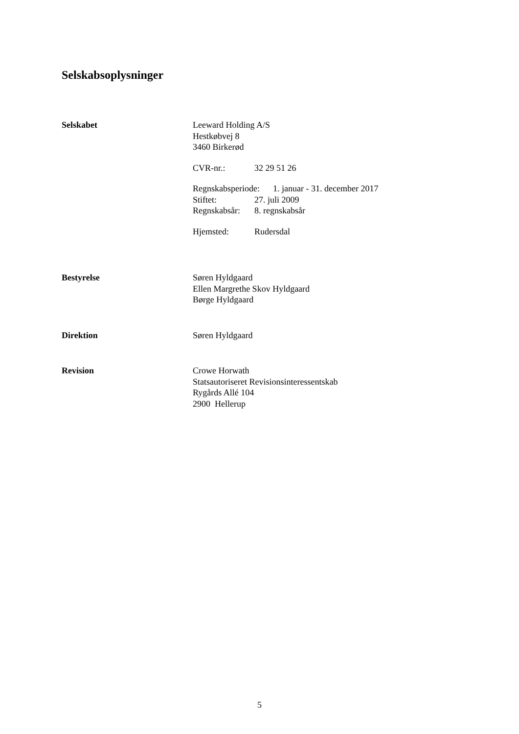Selskabsoplysninger
Selskabet Leeward Holding A/S
Hestkøbvej 8
3460 Birkerød
CVR-nr.: 32 29 51 26
Regnskabsperiode: 1. januar - 31. december 2017
Stiftet: 27. juli 2009
Regnskabsår: 8. regnskabsår
Hjemsted: Rudersdal
Bestyrelse Søren Hyldgaard
Ellen Margrethe Skov Hyldgaard
Børge Hyldgaard
Direktion Søren Hyldgaard
Revision Crowe Horwath
Statsautoriseret Revisionsinteressentskab
Rygårds Allé 104
2900 Hellerup
5